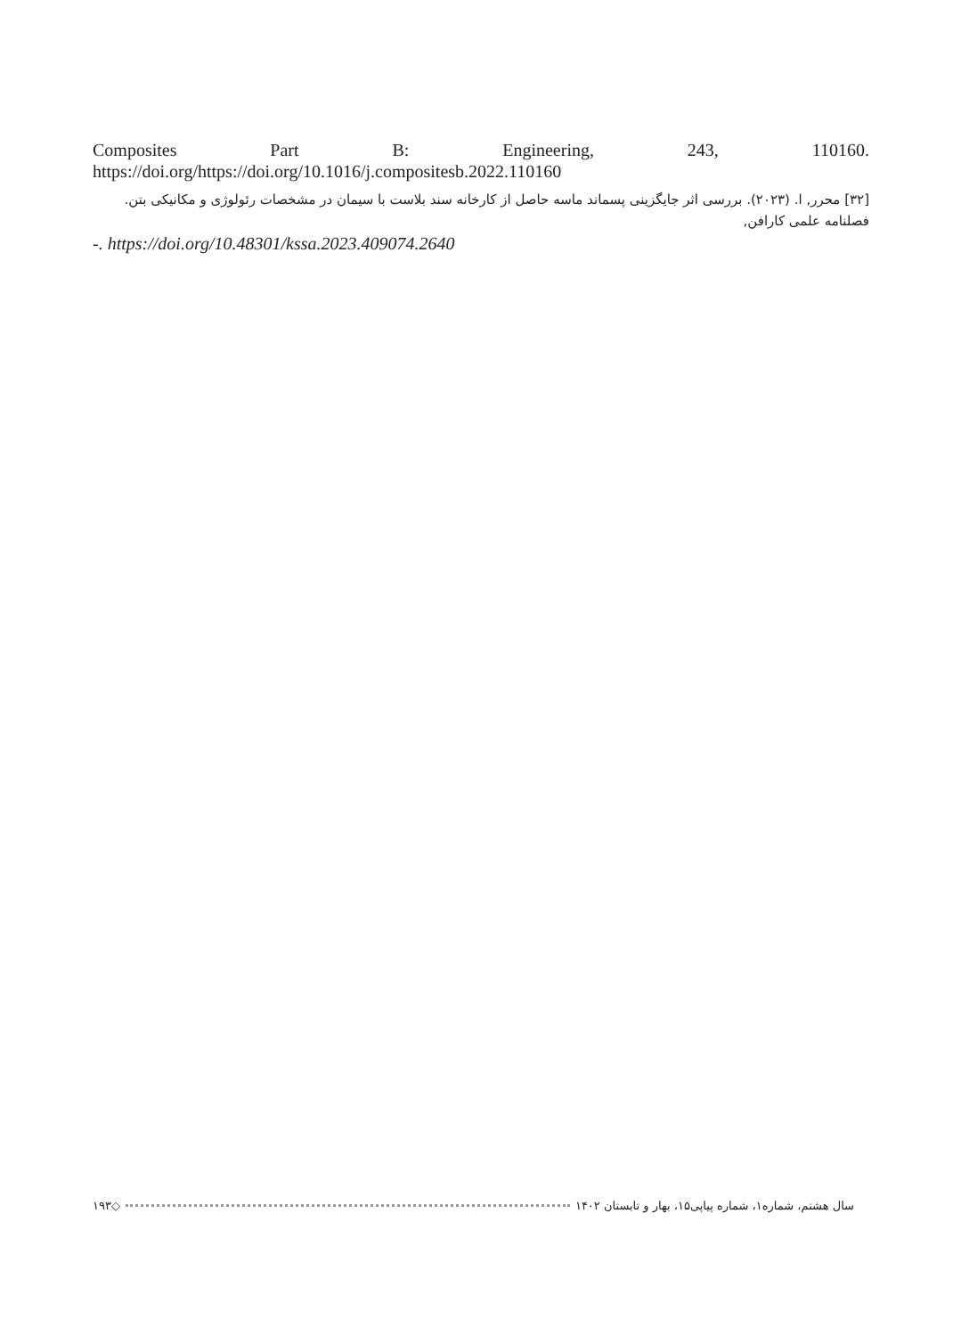Composites Part B: Engineering, 243, 110160. https://doi.org/https://doi.org/10.1016/j.compositesb.2022.110160
[۳۲] محرر, ا. (۲۰۲۳). بررسی اثر جایگزینی پسماند ماسه حاصل از کارخانه سند بلاست با سیمان در مشخصات رئولوژی و مکانیکی بتن. فصلنامه علمی کارافن,
-. https://doi.org/10.48301/kssa.2023.409074.2640
۱۹۳ ◇ سال هشتم، شماره۱، شماره پیاپی۱۵، بهار و تابستان ۱۴۰۲